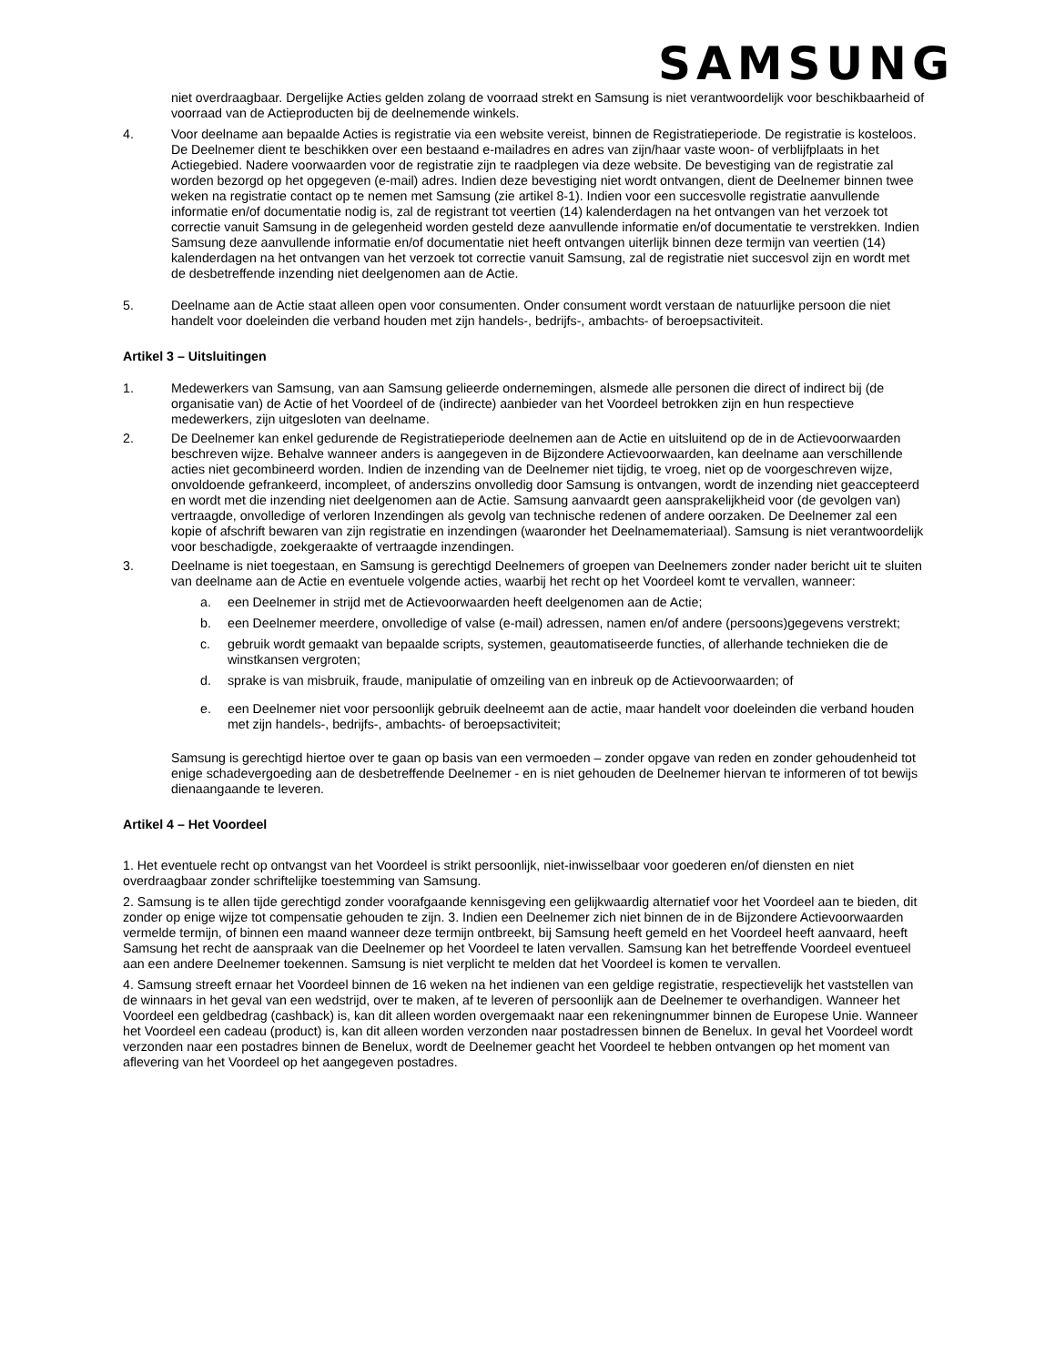SAMSUNG
niet overdraagbaar. Dergelijke Acties gelden zolang de voorraad strekt en Samsung is niet verantwoordelijk voor beschikbaarheid of voorraad van de Actieproducten bij de deelnemende winkels.
4. Voor deelname aan bepaalde Acties is registratie via een website vereist, binnen de Registratieperiode. De registratie is kosteloos. De Deelnemer dient te beschikken over een bestaand e-mailadres en adres van zijn/haar vaste woon- of verblijfplaats in het Actiegebied. Nadere voorwaarden voor de registratie zijn te raadplegen via deze website. De bevestiging van de registratie zal worden bezorgd op het opgegeven (e-mail) adres. Indien deze bevestiging niet wordt ontvangen, dient de Deelnemer binnen twee weken na registratie contact op te nemen met Samsung (zie artikel 8-1). Indien voor een succesvolle registratie aanvullende informatie en/of documentatie nodig is, zal de registrant tot veertien (14) kalenderdagen na het ontvangen van het verzoek tot correctie vanuit Samsung in de gelegenheid worden gesteld deze aanvullende informatie en/of documentatie te verstrekken. Indien Samsung deze aanvullende informatie en/of documentatie niet heeft ontvangen uiterlijk binnen deze termijn van veertien (14) kalenderdagen na het ontvangen van het verzoek tot correctie vanuit Samsung, zal de registratie niet succesvol zijn en wordt met de desbetreffende inzending niet deelgenomen aan de Actie.
5. Deelname aan de Actie staat alleen open voor consumenten. Onder consument wordt verstaan de natuurlijke persoon die niet handelt voor doeleinden die verband houden met zijn handels-, bedrijfs-, ambachts- of beroepsactiviteit.
Artikel 3 – Uitsluitingen
1. Medewerkers van Samsung, van aan Samsung gelieerde ondernemingen, alsmede alle personen die direct of indirect bij (de organisatie van) de Actie of het Voordeel of de (indirecte) aanbieder van het Voordeel betrokken zijn en hun respectieve medewerkers, zijn uitgesloten van deelname.
2. De Deelnemer kan enkel gedurende de Registratieperiode deelnemen aan de Actie en uitsluitend op de in de Actievoorwaarden beschreven wijze. Behalve wanneer anders is aangegeven in de Bijzondere Actievoorwaarden, kan deelname aan verschillende acties niet gecombineerd worden. Indien de inzending van de Deelnemer niet tijdig, te vroeg, niet op de voorgeschreven wijze, onvoldoende gefrankeerd, incompleet, of anderszins onvolledig door Samsung is ontvangen, wordt de inzending niet geaccepteerd en wordt met die inzending niet deelgenomen aan de Actie. Samsung aanvaardt geen aansprakelijkheid voor (de gevolgen van) vertraagde, onvolledige of verloren Inzendingen als gevolg van technische redenen of andere oorzaken. De Deelnemer zal een kopie of afschrift bewaren van zijn registratie en inzendingen (waaronder het Deelnamemateriaal). Samsung is niet verantwoordelijk voor beschadigde, zoekgeraakte of vertraagde inzendingen.
3. Deelname is niet toegestaan, en Samsung is gerechtigd Deelnemers of groepen van Deelnemers zonder nader bericht uit te sluiten van deelname aan de Actie en eventuele volgende acties, waarbij het recht op het Voordeel komt te vervallen, wanneer:
a. een Deelnemer in strijd met de Actievoorwaarden heeft deelgenomen aan de Actie;
b. een Deelnemer meerdere, onvolledige of valse (e-mail) adressen, namen en/of andere (persoons)gegevens verstrekt;
c. gebruik wordt gemaakt van bepaalde scripts, systemen, geautomatiseerde functies, of allerhande technieken die de winstkansen vergroten;
d. sprake is van misbruik, fraude, manipulatie of omzeiling van en inbreuk op de Actievoorwaarden; of
e. een Deelnemer niet voor persoonlijk gebruik deelneemt aan de actie, maar handelt voor doeleinden die verband houden met zijn handels-, bedrijfs-, ambachts- of beroepsactiviteit;
Samsung is gerechtigd hiertoe over te gaan op basis van een vermoeden – zonder opgave van reden en zonder gehoudenheid tot enige schadevergoeding aan de desbetreffende Deelnemer - en is niet gehouden de Deelnemer hiervan te informeren of tot bewijs dienaangaande te leveren.
Artikel 4 – Het Voordeel
1. Het eventuele recht op ontvangst van het Voordeel is strikt persoonlijk, niet-inwisselbaar voor goederen en/of diensten en niet overdraagbaar zonder schriftelijke toestemming van Samsung.
2. Samsung is te allen tijde gerechtigd zonder voorafgaande kennisgeving een gelijkwaardig alternatief voor het Voordeel aan te bieden, dit zonder op enige wijze tot compensatie gehouden te zijn. 3. Indien een Deelnemer zich niet binnen de in de Bijzondere Actievoorwaarden vermelde termijn, of binnen een maand wanneer deze termijn ontbreekt, bij Samsung heeft gemeld en het Voordeel heeft aanvaard, heeft Samsung het recht de aanspraak van die Deelnemer op het Voordeel te laten vervallen. Samsung kan het betreffende Voordeel eventueel aan een andere Deelnemer toekennen. Samsung is niet verplicht te melden dat het Voordeel is komen te vervallen.
4. Samsung streeft ernaar het Voordeel binnen de 16 weken na het indienen van een geldige registratie, respectievelijk het vaststellen van de winnaars in het geval van een wedstrijd, over te maken, af te leveren of persoonlijk aan de Deelnemer te overhandigen. Wanneer het Voordeel een geldbedrag (cashback) is, kan dit alleen worden overgemaakt naar een rekeningnummer binnen de Europese Unie. Wanneer het Voordeel een cadeau (product) is, kan dit alleen worden verzonden naar postadressen binnen de Benelux. In geval het Voordeel wordt verzonden naar een postadres binnen de Benelux, wordt de Deelnemer geacht het Voordeel te hebben ontvangen op het moment van aflevering van het Voordeel op het aangegeven postadres.